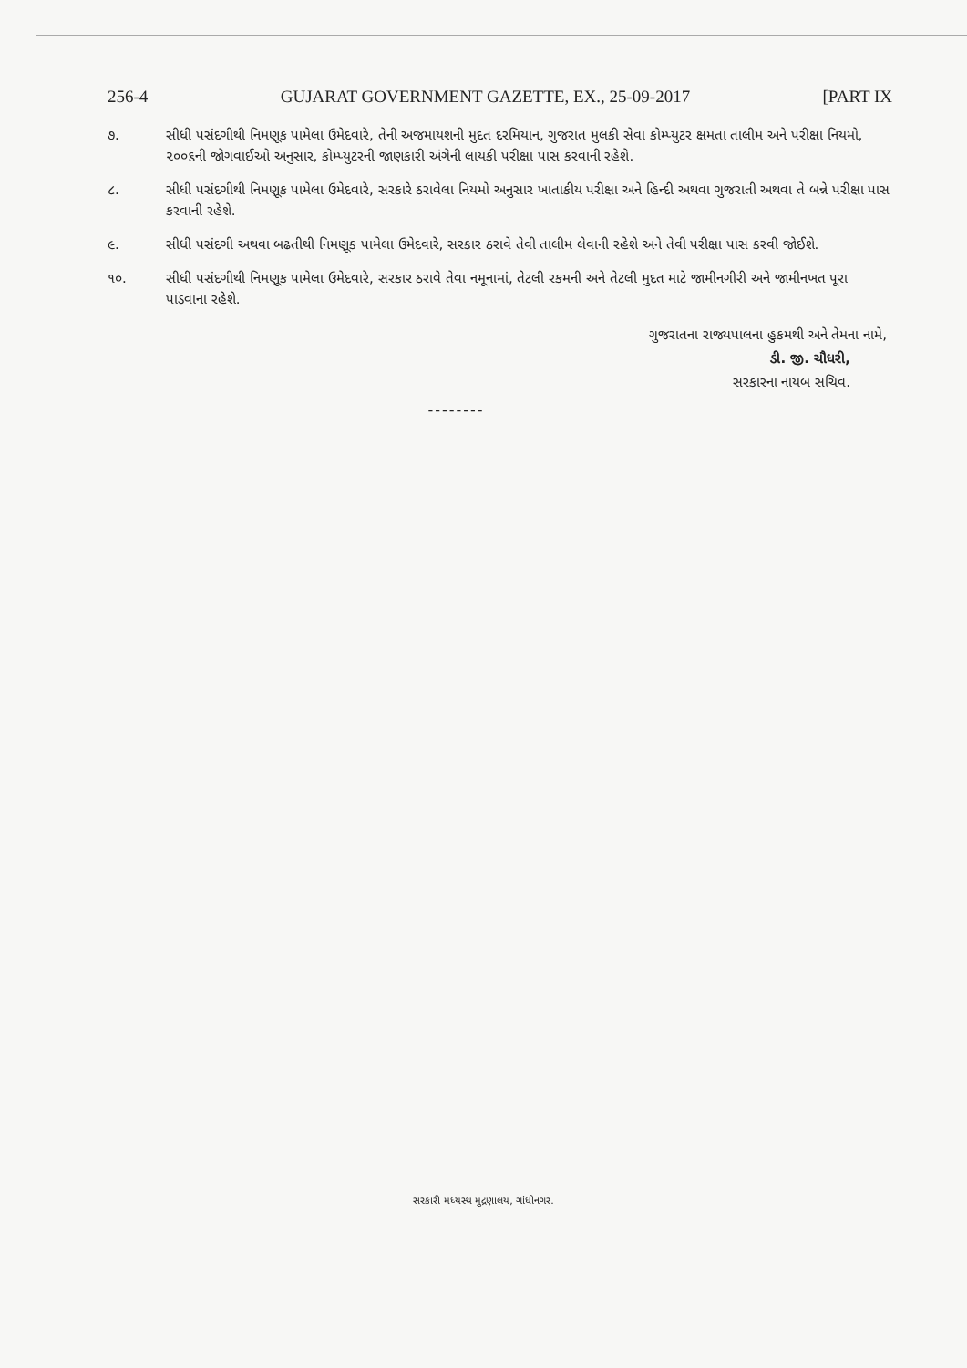256-4 GUJARAT GOVERNMENT GAZETTE, EX., 25-09-2017 [PART IX
૭. સીધી પસંદગીથી નિમણૂક પામેલા ઉમેદવારે, તેની અજમાયશની મુદત દરમિયાન, ગુજરાત મુલકી સેવા કોમ્પ્યુટર ક્ષમતા તાલીમ અને પરીક્ષા નિયમો, ૨૦૦૬ની જોગવાઈઓ અનુસાર, કોમ્પ્યુટરની જાણકારી અંગેની લાયકી પરીક્ષા પાસ કરવાની રહેશે.
૮. સીધી પસંદગીથી નિમણૂક પામેલા ઉમેદવારે, સરકારે ઠરાવેલા નિયમો અનુસાર ખાતાકીય પરીક્ષા અને હિન્દી અથવા ગુજરાતી અથવા તે બન્ને પરીક્ષા પાસ કરવાની રહેશે.
૯. સીધી પસંદગી અથવા બઢતીથી નિમણૂક પામેલા ઉમેદવારે, સરકાર ઠરાવે તેવી તાલીમ લેવાની રહેશે અને તેવી પરીક્ષા પાસ કરવી જોઈશે.
૧૦. સીધી પસંદગીથી નિમણૂક પામેલા ઉમેદવારે, સરકાર ઠરાવે તેવા નમૂનામાં, તેટલી રકમની અને તેટલી મુદત માટે જામીનગીરી અને જામીનખત પૂરા પાડવાના રહેશે.
ગુજરાતના રાજ્યપાલના હુકમથી અને તેમના નામે,
ડી. જી. ચૌધરી,
સરકારના નાયબ સચિવ.
--------
સરકારી મધ્યસ્થ મુદ્રણાલય, ગાંધીનગર.